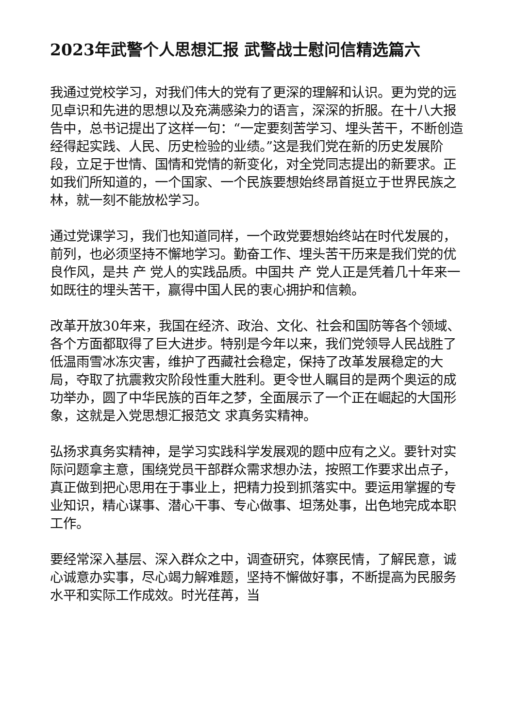2023年武警个人思想汇报 武警战士慰问信精选篇六
我通过党校学习，对我们伟大的党有了更深的理解和认识。更为党的远见卓识和先进的思想以及充满感染力的语言，深深的折服。在十八大报告中，总书记提出了这样一句：“一定要刻苦学习、埋头苦干，不断创造经得起实践、人民、历史检验的业绩。”这是我们党在新的历史发展阶段，立足于世情、国情和党情的新变化，对全党同志提出的新要求。正如我们所知道的，一个国家、一个民族要想始终昂首挺立于世界民族之林，就一刻不能放松学习。
通过党课学习，我们也知道同样，一个政党要想始终站在时代发展的，前列，也必须坚持不懈地学习。勤奋工作、埋头苦干历来是我们党的优良作风，是共 产 党人的实践品质。中国共 产 党人正是凭着几十年来一如既往的埋头苦干，赢得中国人民的衷心拥护和信赖。
改革开放30年来，我国在经济、政治、文化、社会和国防等各个领域、各个方面都取得了巨大进步。特别是今年以来，我们党领导人民战胜了低温雨雪冰冻灾害，维护了西藏社会稳定，保持了改革发展稳定的大局，夺取了抗震救灾阶段性重大胜利。更令世人瞩目的是两个奥运的成功举办，圆了中华民族的百年之梦，全面展示了一个正在崛起的大国形象，这就是入党思想汇报范文 求真务实精神。
弘扬求真务实精神，是学习实践科学发展观的题中应有之义。要针对实际问题拿主意，围绕党员干部群众需求想办法，按照工作要求出点子，真正做到把心思用在于事业上，把精力投到抓落实中。要运用掌握的专业知识，精心谋事、潜心干事、专心做事、坦荡处事，出色地完成本职工作。
要经常深入基层、深入群众之中，调查研究，体察民情，了解民意，诚心诚意办实事，尽心竭力解难题，坚持不懈做好事，不断提高为民服务水平和实际工作成效。时光荏苒，当